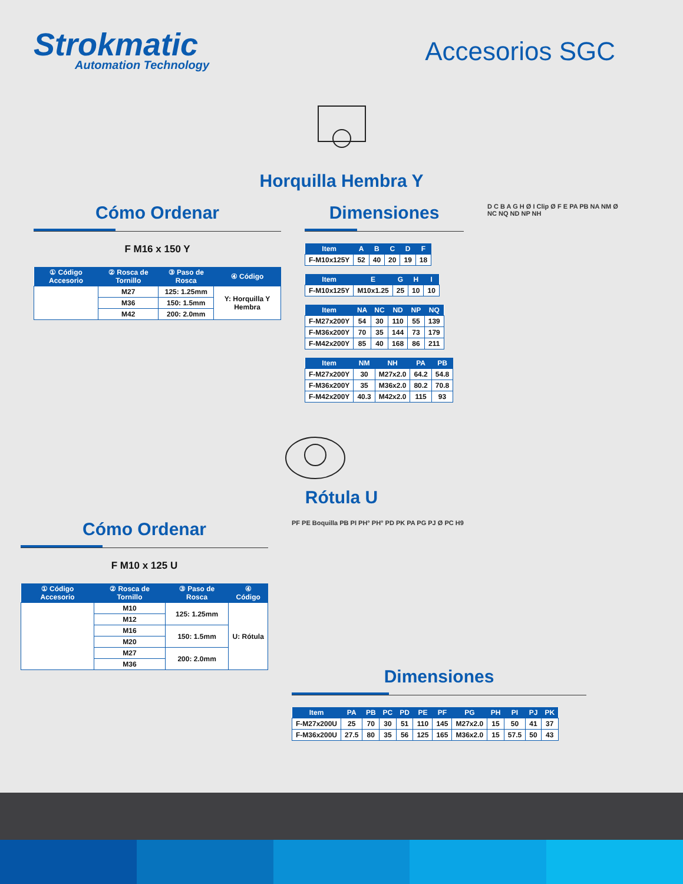Strokmatic
Automation Technology
Accesorios SGC
Horquilla Hembra Y
Cómo Ordenar
F M16 x 150 Y
| ① Código Accesorio | ② Rosca de Tornillo | ③ Paso de Rosca | ④ Código |
| --- | --- | --- | --- |
| | M27 | 125: 1.25mm | Y: Horquilla Y Hembra |
| | M36 | 150: 1.5mm | |
| | M42 | 200: 2.0mm | |
Dimensiones
| Item | A | B | C | D | F |
| --- | --- | --- | --- | --- | --- |
| F-M10x125Y | 52 | 40 | 20 | 19 | 18 |
| Item | E | G | H | I |
| --- | --- | --- | --- | --- |
| F-M10x125Y | M10x1.25 | 25 | 10 | 10 |
| Item | NA | NC | ND | NP | NQ |
| --- | --- | --- | --- | --- | --- |
| F-M27x200Y | 54 | 30 | 110 | 55 | 139 |
| F-M36x200Y | 70 | 35 | 144 | 73 | 179 |
| F-M42x200Y | 85 | 40 | 168 | 86 | 211 |
| Item | NM | NH | PA | PB |
| --- | --- | --- | --- | --- |
| F-M27x200Y | 30 | M27x2.0 | 64.2 | 54.8 |
| F-M36x200Y | 35 | M36x2.0 | 80.2 | 70.8 |
| F-M42x200Y | 40.3 | M42x2.0 | 115 | 93 |
D C B A G H Ø I Clip Ø F E PA PB NA NM Ø NC NQ ND NP NH
Rótula U
Cómo Ordenar
F M10 x 125 U
| ① Código Accesorio | ② Rosca de Tornillo | ③ Paso de Rosca | ④ Código |
| --- | --- | --- | --- |
| | M10 | 125: 1.25mm | U: Rótula |
| | M12 | | |
| | M16 | 150: 1.5mm | |
| | M20 | | |
| | M27 | 200: 2.0mm | |
| | M36 | | |
PF PE Boquilla PB PI PH° PH° PD PK PA PG PJ Ø PC H9
Dimensiones
| Item | PA | PB | PC | PD | PE | PF | PG | PH | PI | PJ | PK |
| --- | --- | --- | --- | --- | --- | --- | --- | --- | --- | --- | --- |
| F-M27x200U | 25 | 70 | 30 | 51 | 110 | 145 | M27x2.0 | 15 | 50 | 41 | 37 |
| F-M36x200U | 27.5 | 80 | 35 | 56 | 125 | 165 | M36x2.0 | 15 | 57.5 | 50 | 43 |